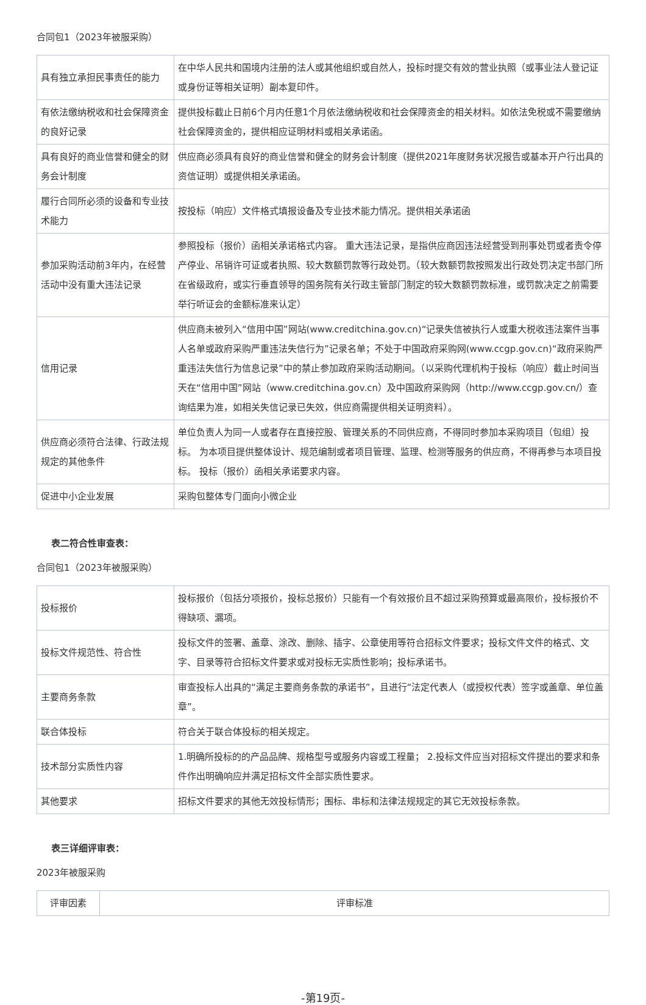合同包1（2023年被服采购）
| 具有独立承担民事责任的能力 | 在中华人民共和国境内注册的法人或其他组织或自然人，投标时提交有效的营业执照（或事业法人登记证或身份证等相关证明）副本复印件。 |
| 有依法缴纳税收和社会保障资金的良好记录 | 提供投标截止日前6个月内任意1个月依法缴纳税收和社会保障资金的相关材料。如依法免税或不需要缴纳社会保障资金的，提供相应证明材料或相关承诺函。 |
| 具有良好的商业信誉和健全的财务会计制度 | 供应商必须具有良好的商业信誉和健全的财务会计制度（提供2021年度财务状况报告或基本开户行出具的资信证明）或提供相关承诺函。 |
| 履行合同所必须的设备和专业技术能力 | 按投标（响应）文件格式填报设备及专业技术能力情况。提供相关承诺函 |
| 参加采购活动前3年内，在经营活动中没有重大违法记录 | 参照投标（报价）函相关承诺格式内容。 重大违法记录，是指供应商因违法经营受到刑事处罚或者责令停产停业、吊销许可证或者执照、较大数额罚款等行政处罚。（较大数额罚款按照发出行政处罚决定书部门所在省级政府，或实行垂直领导的国务院有关行政主管部门制定的较大数额罚款标准，或罚款决定之前需要举行听证会的金额标准来认定） |
| 信用记录 | 供应商未被列入“信用中国”网站(www.creditchina.gov.cn)“记录失信被执行人或重大税收违法案件当事人名单或政府采购严重违法失信行为”记录名单；不处于中国政府采购网(www.ccgp.gov.cn)“政府采购严重违法失信行为信息记录”中的禁止参加政府采购活动期间。（以采购代理机构于投标（响应）截止时间当天在“信用中国”网站（www.creditchina.gov.cn）及中国政府采购网（http://www.ccgp.gov.cn/）查询结果为准，如相关失信记录已失效，供应商需提供相关证明资料）。 |
| 供应商必须符合法律、行政法规规定的其他条件 | 单位负责人为同一人或者存在直接控股、管理关系的不同供应商，不得同时参加本采购项目（包组）投标。 为本项目提供整体设计、规范编制或者项目管理、监理、检测等服务的供应商，不得再参与本项目投标。 投标（报价）函相关承诺要求内容。 |
| 促进中小企业发展 | 采购包整体专门面向小微企业 |
表二符合性审查表：
合同包1（2023年被服采购）
| 投标报价 | 投标报价（包括分项报价，投标总报价）只能有一个有效报价且不超过采购预算或最高限价，投标报价不得缺项、漏项。 |
| 投标文件规范性、符合性 | 投标文件的签署、盖章、涂改、删除、插字、公章使用等符合招标文件要求；投标文件文件的格式、文字、目录等符合招标文件要求或对投标无实质性影响；投标承诺书。 |
| 主要商务条款 | 审查投标人出具的“满足主要商务条款的承诺书”，且进行“法定代表人（或授权代表）签字或盖章、单位盖章”。 |
| 联合体投标 | 符合关于联合体投标的相关规定。 |
| 技术部分实质性内容 | 1.明确所投标的的产品品牌、规格型号或服务内容或工程量； 2.投标文件应当对招标文件提出的要求和条件作出明确响应并满足招标文件全部实质性要求。 |
| 其他要求 | 招标文件要求的其他无效投标情形；围标、串标和法律法规规定的其它无效投标条款。 |
表三详细评审表：
2023年被服采购
| 评审因素 | 评审标准 |
-第19页-